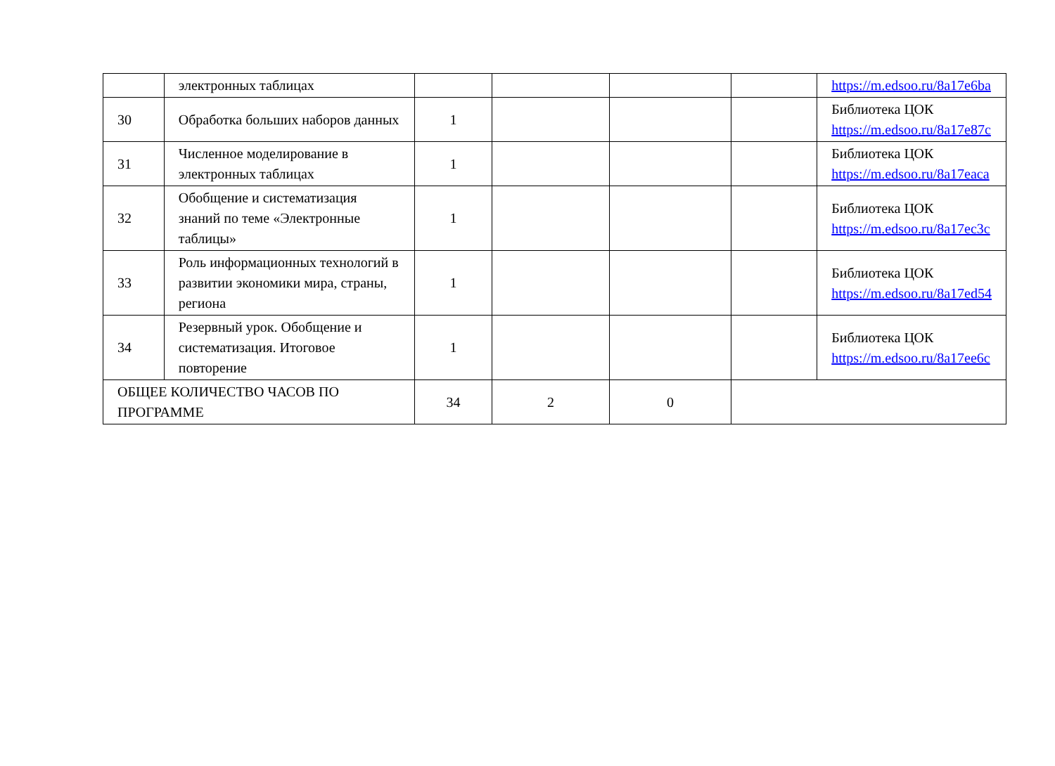| | электронных таблицах | | | | | https://m.edsoo.ru/8a17e6ba |
| 30 | Обработка больших наборов данных | 1 | | | | Библиотека ЦОК https://m.edsoo.ru/8a17e87c |
| 31 | Численное моделирование в электронных таблицах | 1 | | | | Библиотека ЦОК https://m.edsoo.ru/8a17eaca |
| 32 | Обобщение и систематизация знаний по теме «Электронные таблицы» | 1 | | | | Библиотека ЦОК https://m.edsoo.ru/8a17ec3c |
| 33 | Роль информационных технологий в развитии экономики мира, страны, региона | 1 | | | | Библиотека ЦОК https://m.edsoo.ru/8a17ed54 |
| 34 | Резервный урок. Обобщение и систематизация. Итоговое повторение | 1 | | | | Библиотека ЦОК https://m.edsoo.ru/8a17ee6c |
| ОБЩЕЕ КОЛИЧЕСТВО ЧАСОВ ПО ПРОГРАММЕ | | 34 | 2 | 0 | | |